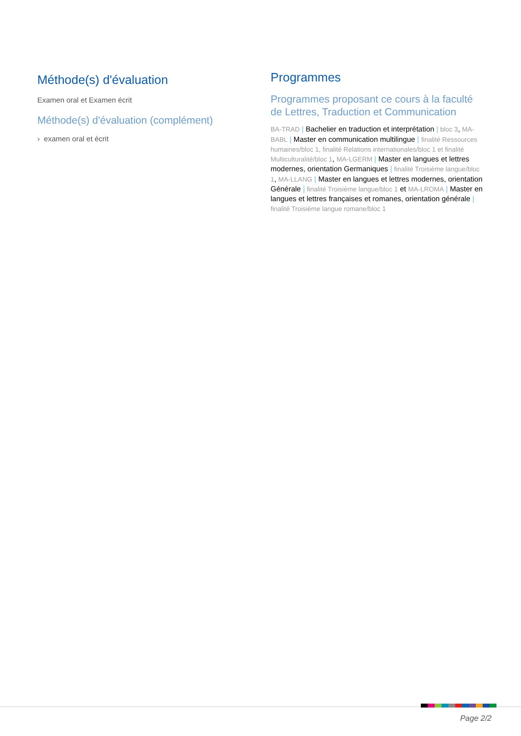Méthode(s) d'évaluation
Examen oral et Examen écrit
Méthode(s) d'évaluation (complément)
› examen oral et écrit
Programmes
Programmes proposant ce cours à la faculté de Lettres, Traduction et Communication
BA-TRAD | Bachelier en traduction et interprétation | bloc 3, MA-BABL | Master en communication multilingue | finalité Ressources humaines/bloc 1, finalité Relations internationales/bloc 1 et finalité Multiculturalité/bloc 1, MA-LGERM | Master en langues et lettres modernes, orientation Germaniques | finalité Troisième langue/bloc 1, MA-LLANG | Master en langues et lettres modernes, orientation Générale | finalité Troisième langue/bloc 1 et MA-LROMA | Master en langues et lettres françaises et romanes, orientation générale | finalité Troisième langue romane/bloc 1
Page 2/2